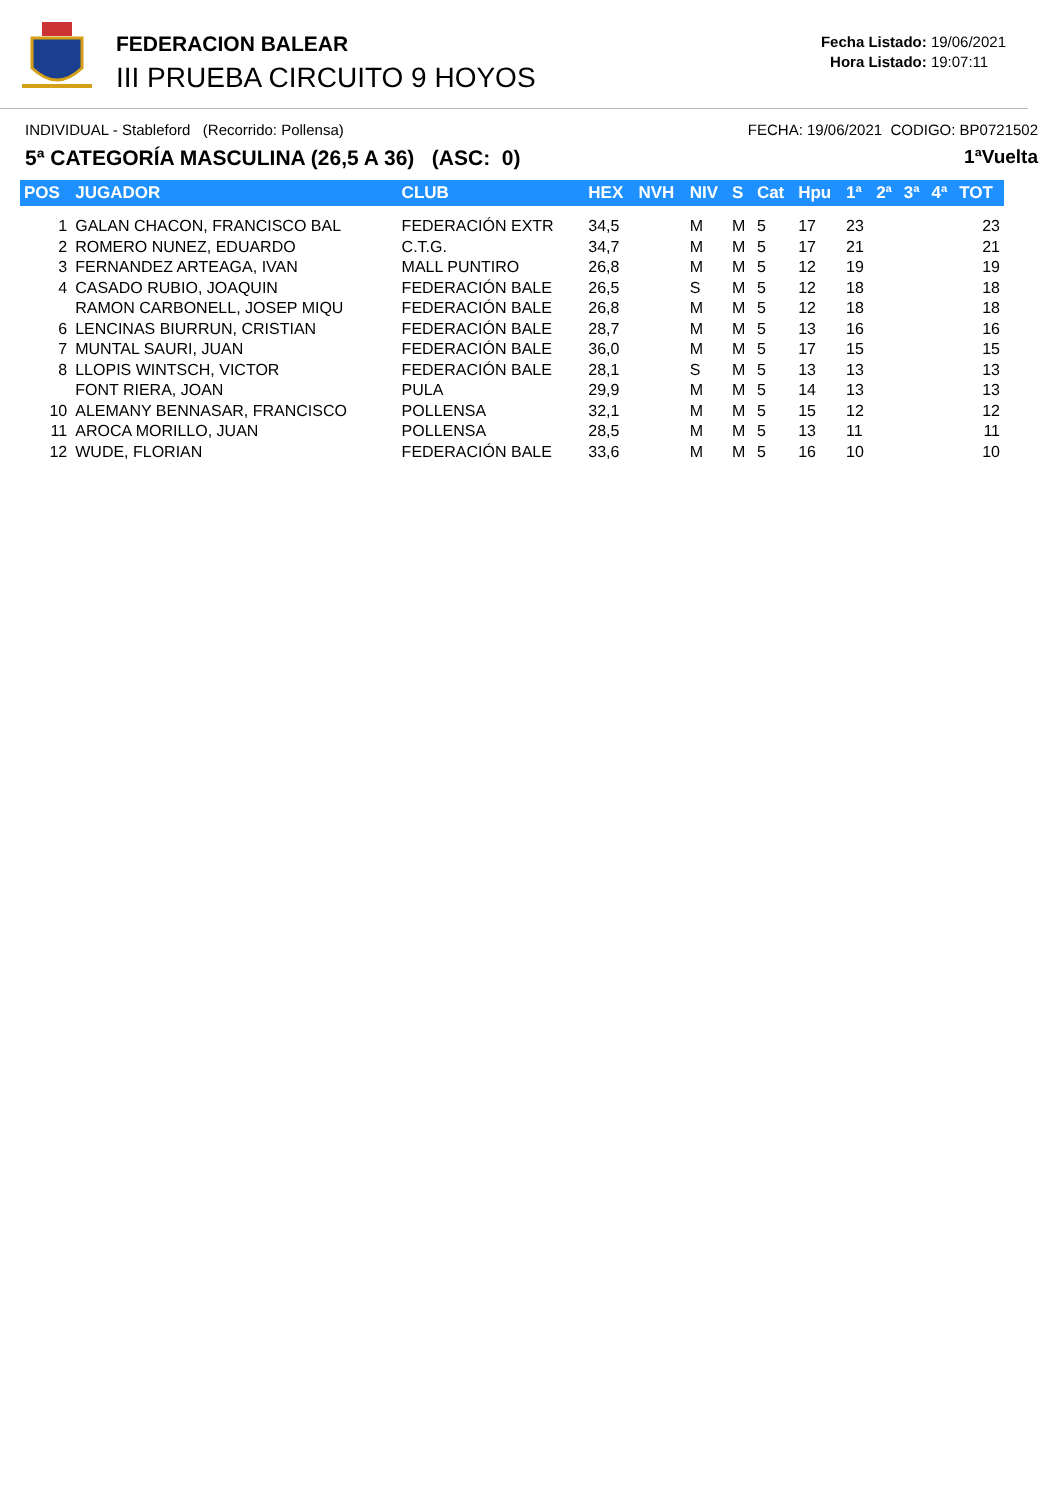FEDERACION BALEAR
III PRUEBA CIRCUITO 9 HOYOS
Fecha Listado: 19/06/2021
Hora Listado: 19:07:11
INDIVIDUAL - Stableford (Recorrido: Pollensa) FECHA: 19/06/2021 CODIGO: BP0721502
5ª CATEGORÍA MASCULINA (26,5 A 36) (ASC: 0) 1ªVuelta
| POS | JUGADOR | CLUB | HEX | NVH | NIV | S | Cat | Hpu | 1ª | 2ª | 3ª | 4ª | TOT |
| --- | --- | --- | --- | --- | --- | --- | --- | --- | --- | --- | --- | --- | --- |
| 1 | GALAN CHACON, FRANCISCO BAL | FEDERACIÓN EXTR | 34,5 | | M | M | 5 | 17 | 23 | | | | 23 |
| 2 | ROMERO NUNEZ, EDUARDO | C.T.G. | 34,7 | | M | M | 5 | 17 | 21 | | | | 21 |
| 3 | FERNANDEZ ARTEAGA, IVAN | MALL PUNTIRO | 26,8 | | M | M | 5 | 12 | 19 | | | | 19 |
| 4 | CASADO RUBIO, JOAQUIN | FEDERACIÓN BALE | 26,5 | | S | M | 5 | 12 | 18 | | | | 18 |
| | RAMON CARBONELL, JOSEP MIQU | FEDERACIÓN BALE | 26,8 | | M | M | 5 | 12 | 18 | | | | 18 |
| 6 | LENCINAS BIURRUN, CRISTIAN | FEDERACIÓN BALE | 28,7 | | M | M | 5 | 13 | 16 | | | | 16 |
| 7 | MUNTAL SAURI, JUAN | FEDERACIÓN BALE | 36,0 | | M | M | 5 | 17 | 15 | | | | 15 |
| 8 | LLOPIS WINTSCH, VICTOR | FEDERACIÓN BALE | 28,1 | | S | M | 5 | 13 | 13 | | | | 13 |
| | FONT RIERA, JOAN | PULA | 29,9 | | M | M | 5 | 14 | 13 | | | | 13 |
| 10 | ALEMANY BENNASAR, FRANCISCO | POLLENSA | 32,1 | | M | M | 5 | 15 | 12 | | | | 12 |
| 11 | AROCA MORILLO, JUAN | POLLENSA | 28,5 | | M | M | 5 | 13 | 11 | | | | 11 |
| 12 | WUDE, FLORIAN | FEDERACIÓN BALE | 33,6 | | M | M | 5 | 16 | 10 | | | | 10 |